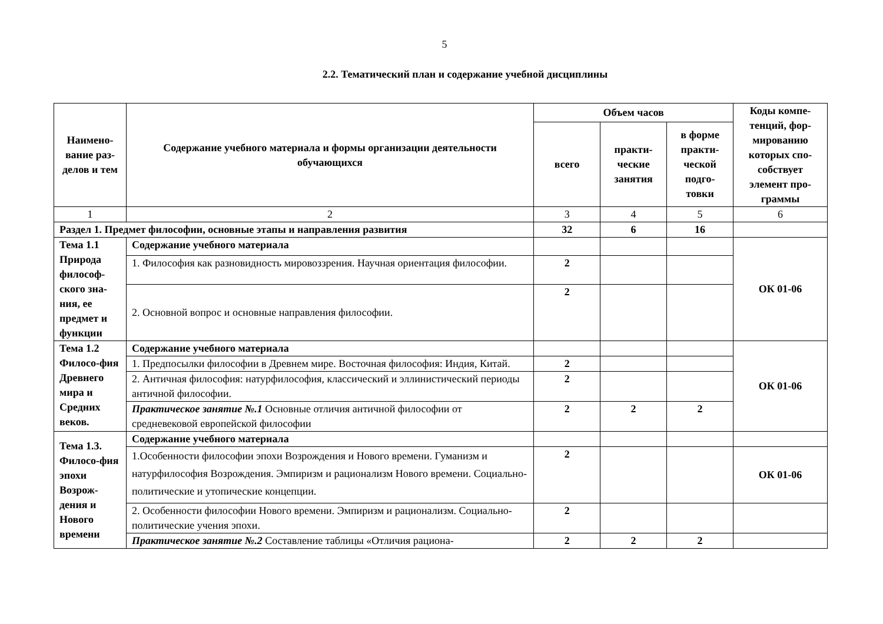5
2.2. Тематический план и содержание учебной дисциплины
| Наимено-вание раз-делов и тем | Содержание учебного материала и формы организации деятельности обучающихся | Объем часов | | | Коды компе-тенций, фор-мированию которых спо-собствует элемент про-граммы |
| --- | --- | --- | --- | --- | --- |
| | | всего | практи-ческие занятия | в форме практи-ческой подго-товки | |
| 1 | 2 | 3 | 4 | 5 | 6 |
| Раздел 1. Предмет философии, основные этапы и направления развития | | 32 | 6 | 16 | |
| Тема 1.1 Природа философ-ского зна-ния, ее предмет и функции | Содержание учебного материала | | | | ОК 01-06 |
| | 1. Философия как разновидность мировоззрения. Научная ориентация философии. | 2 | | | |
| | 2. Основной вопрос и основные направления философии. | 2 | | | |
| Тема 1.2 Филосо-фия Древнего мира и Средних веков. | Содержание учебного материала | | | | ОК 01-06 |
| | 1. Предпосылки философии в Древнем мире. Восточная философия: Индия, Китай. | 2 | | | |
| | 2. Античная философия: натурфилософия, классический и эллинистический периоды античной философии. | 2 | | | |
| | Практическое занятие №.1 Основные отличия античной философии от средневековой европейской философии | 2 | 2 | 2 | |
| Тема 1.3. Филосо-фия эпохи Возрож-дения и Нового времени | Содержание учебного материала | | | | |
| | 1.Особенности философии эпохи Возрождения и Нового времени. Гуманизм и натурфилософия Возрождения. Эмпиризм и рационализм Нового времени. Социально-политические и утопические концепции. | 2 | | | ОК 01-06 |
| | 2. Особенности философии Нового времени. Эмпиризм и рационализм. Социально-политические учения эпохи. | 2 | | | |
| | Практическое занятие №.2 Составление таблицы «Отличия рациона- | 2 | 2 | 2 | |